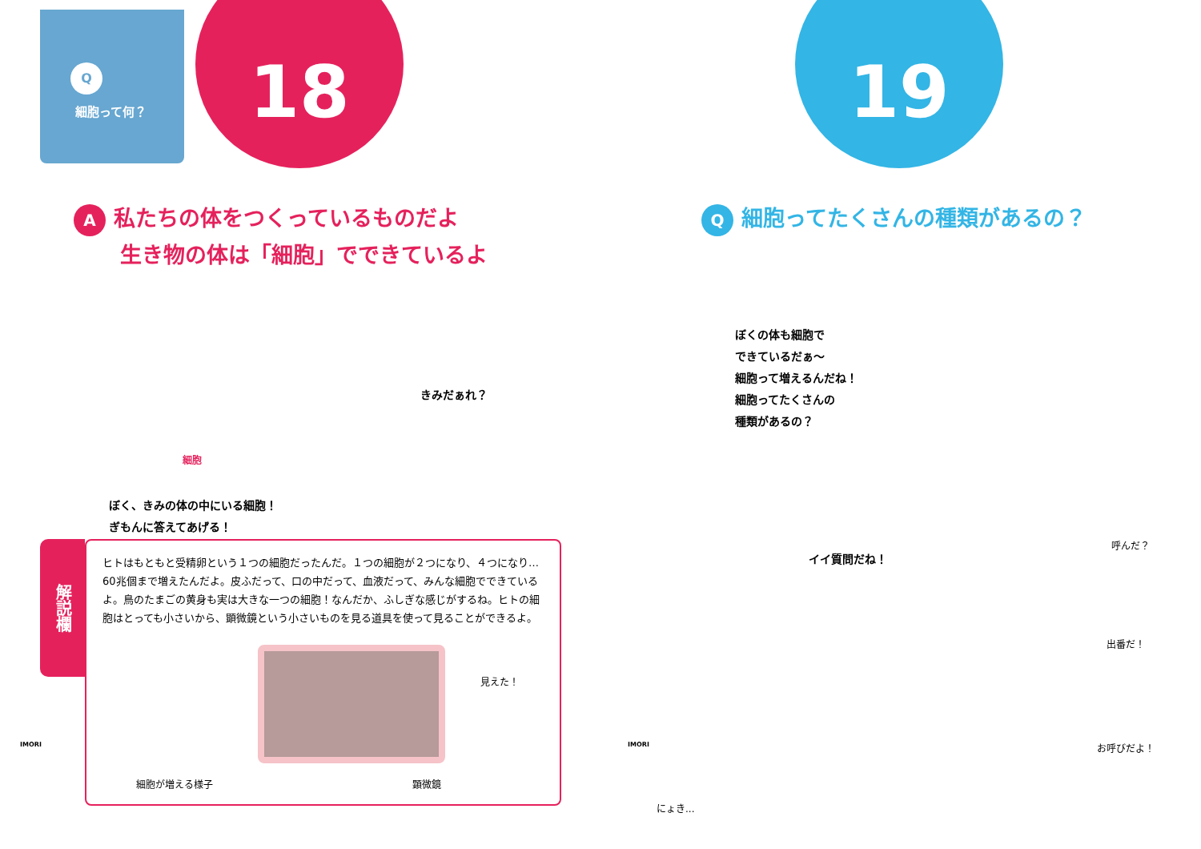Q
細胞って何？
18
A私たちの体をつくっているものだよ
生き物の体は「細胞」でできているよ
きみだぁれ？
細胞
ぼく、きみの体の中にいる細胞！
ぎもんに答えてあげる！
解説欄
ヒトはもともと受精卵という１つの細胞だったんだ。１つの細胞が２つになり、４つになり… 60兆個まで増えたんだよ。皮ふだって、口の中だって、血液だって、みんな細胞でできているよ。鳥のたまごの黄身も実は大きな一つの細胞！なんだか、ふしぎな感じがするね。ヒトの細胞はとっても小さいから、顕微鏡という小さいものを見る道具を使って見ることができるよ。
見えた！
細胞が増える様子 顕微鏡
IMORI
19
Q細胞ってたくさんの種類があるの？
ぼくの体も細胞で
できているだぁ～
細胞って増えるんだね！
細胞ってたくさんの
種類があるの？
イイ質問だね！
呼んだ？
出番だ！
お呼びだよ！
にょき...
IMORI